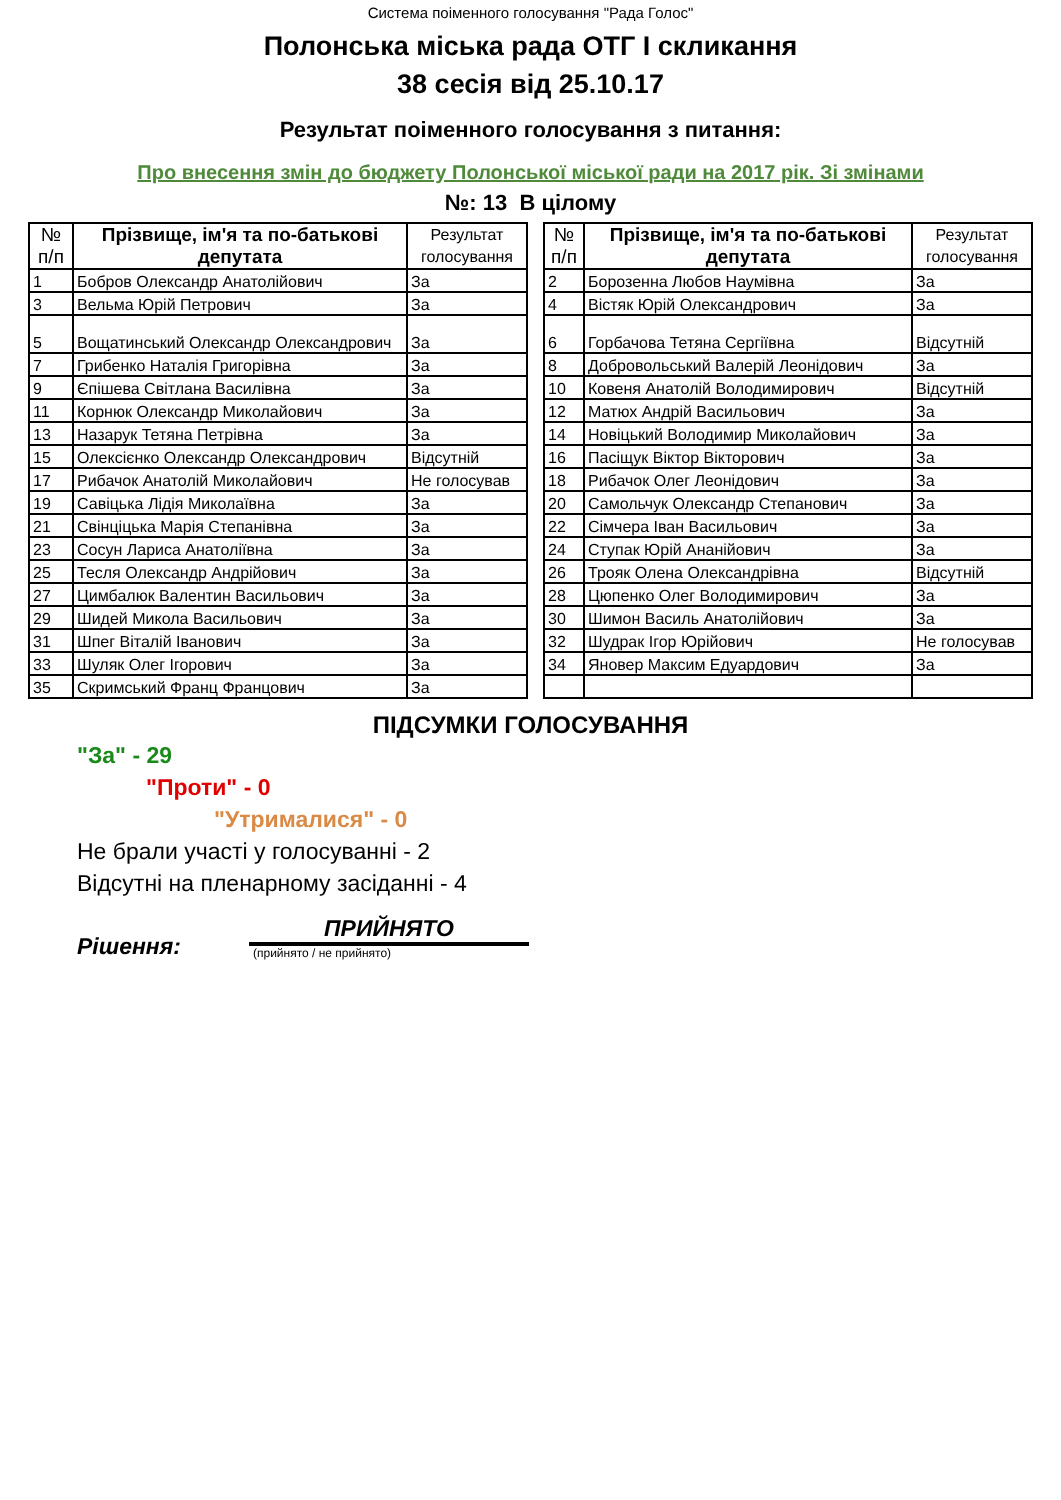Система поіменного голосування "Рада Голос"
Полонська міська рада ОТГ І скликання
38 сесія від 25.10.17
Результат поіменного голосування з питання:
Про внесення змін до бюджету Полонської міської ради на 2017 рік. Зі змінами
№: 13 В цілому
| № п/п | Прізвище, ім'я та по-батькові депутата | Результат голосування |
| --- | --- | --- |
| 1 | Бобров Олександр Анатолійович | За |
| 3 | Вельма Юрій Петрович | За |
| 5 | Вощатинський Олександр Олександрович | За |
| 7 | Грибенко Наталія Григорівна | За |
| 9 | Єпішева Світлана Василівна | За |
| 11 | Корнюк Олександр Миколайович | За |
| 13 | Назарук Тетяна Петрівна | За |
| 15 | Олексієнко Олександр Олександрович | Відсутній |
| 17 | Рибачок Анатолій Миколайович | Не голосував |
| 19 | Савіцька Лідія Миколаївна | За |
| 21 | Свінціцька Марія Степанівна | За |
| 23 | Сосун Лариса Анатоліївна | За |
| 25 | Тесля Олександр Андрійович | За |
| 27 | Цимбалюк Валентин Васильович | За |
| 29 | Шидей Микола Васильович | За |
| 31 | Шпег Віталій Іванович | За |
| 33 | Шуляк Олег Ігорович | За |
| 35 | Скримський Франц Францович | За |
| № п/п | Прізвище, ім'я та по-батькові депутата | Результат голосування |
| --- | --- | --- |
| 2 | Борозенна Любов Наумівна | За |
| 4 | Вістяк Юрій Олександрович | За |
| 6 | Горбачова Тетяна Сергіївна | Відсутній |
| 8 | Добровольський Валерій Леонідович | За |
| 10 | Ковеня Анатолій Володимирович | Відсутній |
| 12 | Матюх Андрій Васильович | За |
| 14 | Новіцький Володимир Миколайович | За |
| 16 | Пасіщук Віктор Вікторович | За |
| 18 | Рибачок Олег Леонідович | За |
| 20 | Самольчук Олександр Степанович | За |
| 22 | Сімчера Іван Васильович | За |
| 24 | Ступак Юрій Ананійович | За |
| 26 | Трояк Олена Олександрівна | Відсутній |
| 28 | Цюпенко Олег Володимирович | За |
| 30 | Шимон Василь Анатолійович | За |
| 32 | Шудрак Ігор Юрійович | Не голосував |
| 34 | Яновер Максим Едуардович | За |
ПІДСУМКИ ГОЛОСУВАННЯ
"За" - 29
"Проти" - 0
"Утрималися" - 0
Не брали участі у голосуванні - 2
Відсутні на пленарному засіданні - 4
Рішення:
ПРИЙНЯТО
(прийнято / не прийнято)